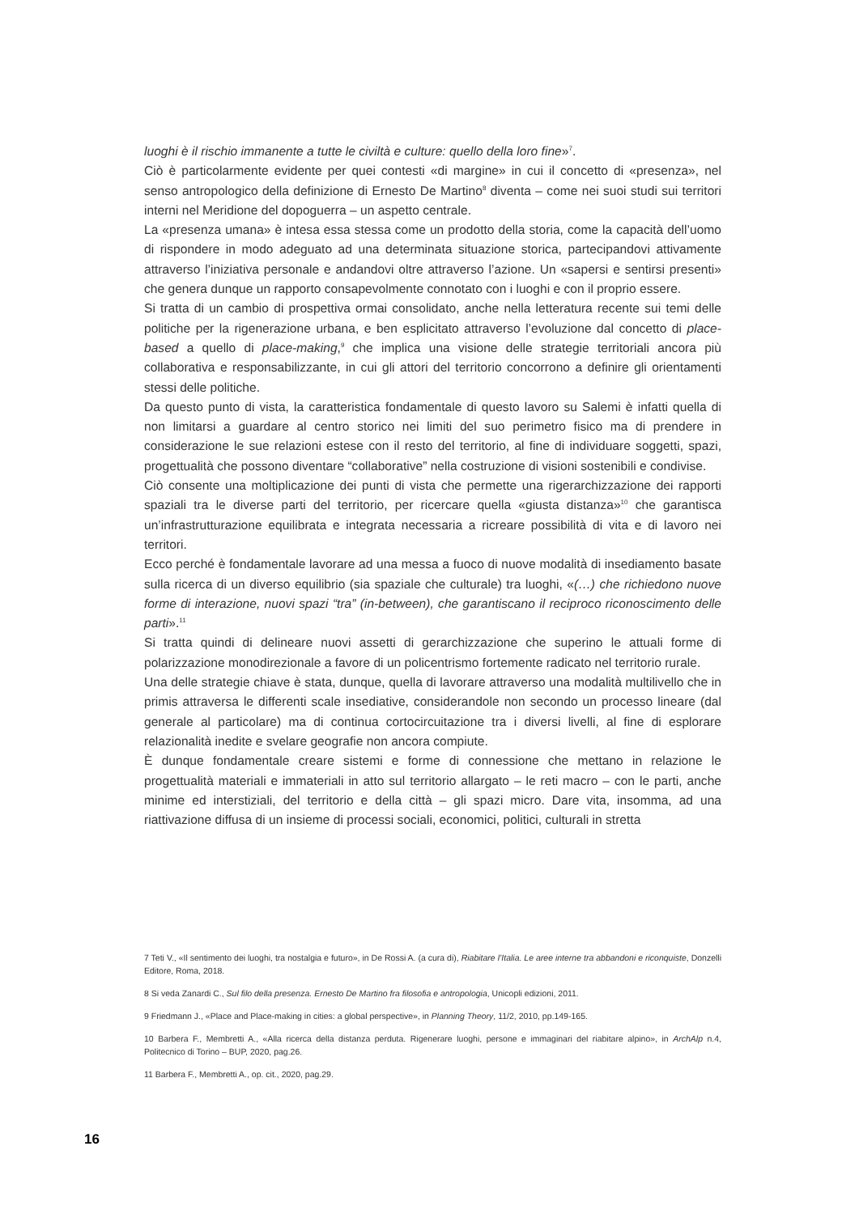luoghi è il rischio immanente a tutte le civiltà e culture: quello della loro fine»<sup>7</sup>.
Ciò è particolarmente evidente per quei contesti «di margine» in cui il concetto di «presenza», nel senso antropologico della definizione di Ernesto De Martino<sup>8</sup> diventa – come nei suoi studi sui territori interni nel Meridione del dopoguerra – un aspetto centrale.
La «presenza umana» è intesa essa stessa come un prodotto della storia, come la capacità dell’uomo di rispondere in modo adeguato ad una determinata situazione storica, partecipandovi attivamente attraverso l’iniziativa personale e andandovi oltre attraverso l’azione. Un «sapersi e sentirsi presenti» che genera dunque un rapporto consapevolmente connotato con i luoghi e con il proprio essere.
Si tratta di un cambio di prospettiva ormai consolidato, anche nella letteratura recente sui temi delle politiche per la rigenerazione urbana, e ben esplicitato attraverso l’evoluzione dal concetto di place-based a quello di place-making,<sup>9</sup> che implica una visione delle strategie territoriali ancora più collaborativa e responsabilizzante, in cui gli attori del territorio concorrono a definire gli orientamenti stessi delle politiche.
Da questo punto di vista, la caratteristica fondamentale di questo lavoro su Salemi è infatti quella di non limitarsi a guardare al centro storico nei limiti del suo perimetro fisico ma di prendere in considerazione le sue relazioni estese con il resto del territorio, al fine di individuare soggetti, spazi, progettualità che possono diventare “collaborative” nella costruzione di visioni sostenibili e condivise.
Ciò consente una moltiplicazione dei punti di vista che permette una rigerarchizzazione dei rapporti spaziali tra le diverse parti del territorio, per ricercare quella «giusta distanza»<sup>10</sup> che garantisca un’infrastrutturazione equilibrata e integrata necessaria a ricreare possibilità di vita e di lavoro nei territori.
Ecco perché è fondamentale lavorare ad una messa a fuoco di nuove modalità di insediamento basate sulla ricerca di un diverso equilibrio (sia spaziale che culturale) tra luoghi, «(…) che richiedono nuove forme di interazione, nuovi spazi “tra” (in-between), che garantiscano il reciproco riconoscimento delle parti».<sup>11</sup>
Si tratta quindi di delineare nuovi assetti di gerarchizzazione che superino le attuali forme di polarizzazione monodirezionale a favore di un policentrismo fortemente radicato nel territorio rurale.
Una delle strategie chiave è stata, dunque, quella di lavorare attraverso una modalità multilivello che in primis attraversa le differenti scale insediative, considerandole non secondo un processo lineare (dal generale al particolare) ma di continua cortocircuitazione tra i diversi livelli, al fine di esplorare relazionalità inedite e svelare geografie non ancora compiute.
È dunque fondamentale creare sistemi e forme di connessione che mettano in relazione le progettualità materiali e immateriali in atto sul territorio allargato – le reti macro – con le parti, anche minime ed interstiziali, del territorio e della città – gli spazi micro. Dare vita, insomma, ad una riattivazione diffusa di un insieme di processi sociali, economici, politici, culturali in stretta
7 Teti V., «Il sentimento dei luoghi, tra nostalgia e futuro», in De Rossi A. (a cura di), Riabitare l’Italia. Le aree interne tra abbandoni e riconquiste, Donzelli Editore, Roma, 2018.
8 Si veda Zanardi C., Sul filo della presenza. Ernesto De Martino fra filosofia e antropologia, Unicopli edizioni, 2011.
9 Friedmann J., «Place and Place-making in cities: a global perspective», in Planning Theory, 11/2, 2010, pp.149-165.
10 Barbera F., Membretti A., «Alla ricerca della distanza perduta. Rigenerare luoghi, persone e immaginari del riabitare alpino», in ArchAlp n.4, Politecnico di Torino – BUP, 2020, pag.26.
11 Barbera F., Membretti A., op. cit., 2020, pag.29.
16